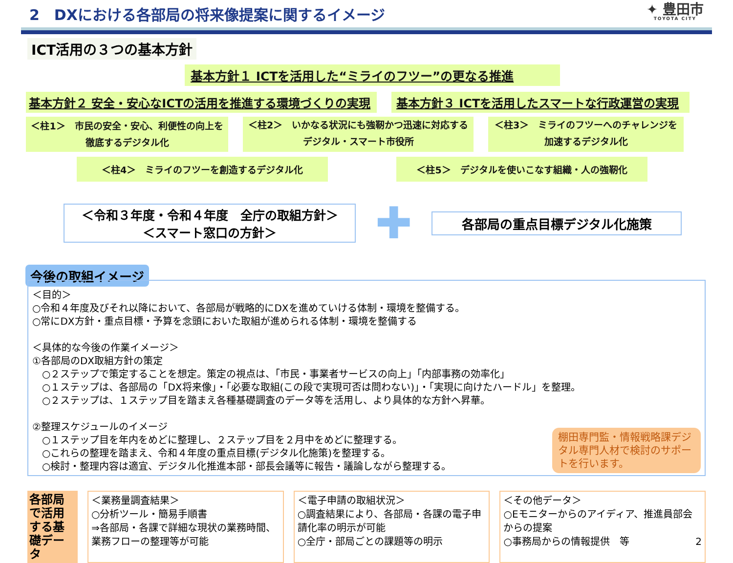2　DXにおける各部局の将来像提案に関するイメージ ✦ 豊田市
TOYOTA CITY
ICT活用の３つの基本方針
基本方針１ ICTを活用した“ミライのフツー”の更なる推進
基本方針２ 安全・安心なICTの活用を推進する環境づくりの実現 基本方針３ ICTを活用したスマートな行政運営の実現
＜柱1＞　市民の安全・安心、利便性の向上を
徹底するデジタル化
＜柱2＞　いかなる状況にも強靭かつ迅速に対応する
デジタル・スマート市役所
＜柱3＞　ミライのフツーへのチャレンジを
加速するデジタル化
＜柱4＞　ミライのフツーを創造するデジタル化 ＜柱5＞　デジタルを使いこなす組織・人の強靭化
＜令和３年度・令和４年度　全庁の取組方針＞
＜スマート窓口の方針＞
✚
各部局の重点目標デジタル化施策
今後の取組イメージ
＜目的＞
○令和４年度及びそれ以降において、各部局が戦略的にDXを進めていける体制・環境を整備する。
○常にDX方針・重点目標・予算を念頭においた取組が進められる体制・環境を整備する
＜具体的な今後の作業イメージ＞
①各部局のDX取組方針の策定
　○２ステップで策定することを想定。策定の視点は、「市民・事業者サービスの向上」「内部事務の効率化」
　○１ステップは、各部局の「DX将来像」・「必要な取組(この段で実現可否は問わない)」・「実現に向けたハードル」を整理。
　○２ステップは、１ステップ目を踏まえ各種基礎調査のデータ等を活用し、より具体的な方針へ昇華。
②整理スケジュールのイメージ
　○１ステップ目を年内をめどに整理し、２ステップ目を２月中をめどに整理する。
　○これらの整理を踏まえ、令和４年度の重点目標(デジタル化施策)を整理する。
　○検討・整理内容は適宜、デジタル化推進本部・部長会議等に報告・議論しながら整理する。
棚田専門監・情報戦略課デジタル専門人材で検討のサポートを行います。
各部局で活用する基礎データ
＜業務量調査結果＞
○分析ツール・簡易手順書
⇒各部局・各課で詳細な現状の業務時間、業務フローの整理等が可能
＜電子申請の取組状況＞
○調査結果により、各部局・各課の電子申請化率の明示が可能
○全庁・部局ごとの課題等の明示
＜その他データ＞
○Eモニターからのアイディア、推進員部会からの提案
○事務局からの情報提供　等 2